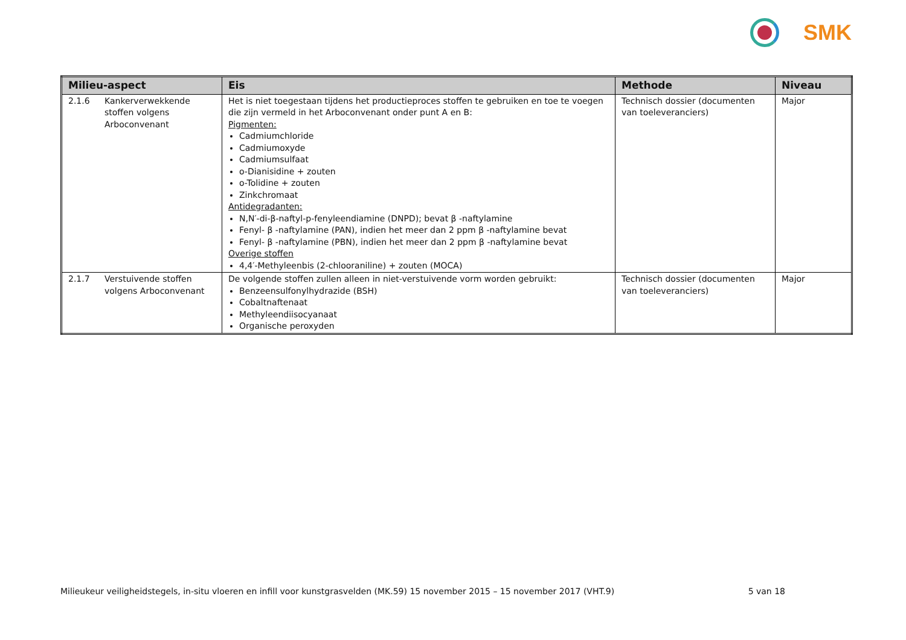SMK
| Milieu-aspect | Eis | Methode | Niveau |
| --- | --- | --- | --- |
| 2.1.6 Kankerverwekkende stoffen volgens Arboconvenant | Het is niet toegestaan tijdens het productieproces stoffen te gebruiken en toe te voegen die zijn vermeld in het Arboconvenant onder punt A en B: Pigmenten: Cadmiumchloride Cadmiumoxyde Cadmiumsulfaat o-Dianisidine + zouten o-Tolidine + zouten Zinkchromaat Antidegradanten: N,N′-di-β-naftyl-p-fenyleendiamine (DNPD); bevat β -naftylamine Fenyl- β -naftylamine (PAN), indien het meer dan 2 ppm β -naftylamine bevat Fenyl- β -naftylamine (PBN), indien het meer dan 2 ppm β -naftylamine bevat Overige stoffen 4,4′-Methyleenbis (2-chlooraniline) + zouten (MOCA) | Technisch dossier (documenten van toeleveranciers) | Major |
| 2.1.7 Verstuivende stoffen volgens Arboconvenant | De volgende stoffen zullen alleen in niet-verstuivende vorm worden gebruikt: Benzeensulfonylhydrazide (BSH) Cobaltnaftenaat Methyleendiisocyanaat Organische peroxyden | Technisch dossier (documenten van toeleveranciers) | Major |
Milieukeur veiligheidstegels, in-situ vloeren en infill voor kunstgrasvelden (MK.59) 15 november 2015 – 15 november 2017 (VHT.9) 5 van 18